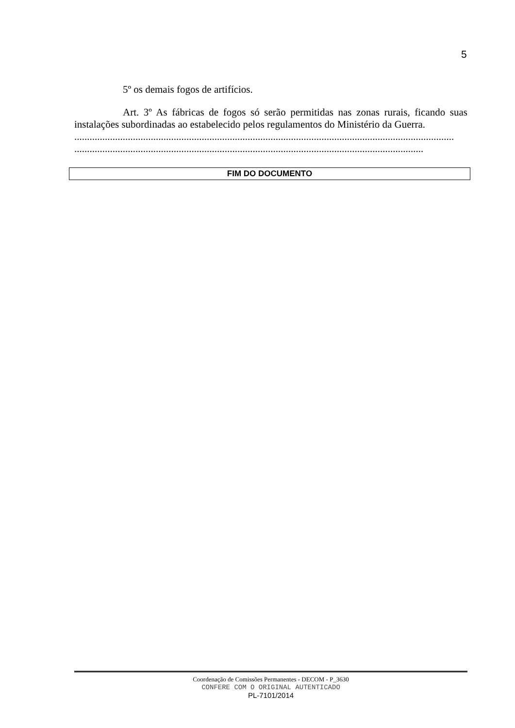5
5º os demais fogos de artifícios.
Art. 3º As fábricas de fogos só serão permitidas nas zonas rurais, ficando suas instalações subordinadas ao estabelecido pelos regulamentos do Ministério da Guerra.
.....................................................................................................................................................
.........................................................................................................................................
FIM DO DOCUMENTO
Coordenação de Comissões Permanentes - DECOM - P_3630
CONFERE COM O ORIGINAL AUTENTICADO
PL-7101/2014